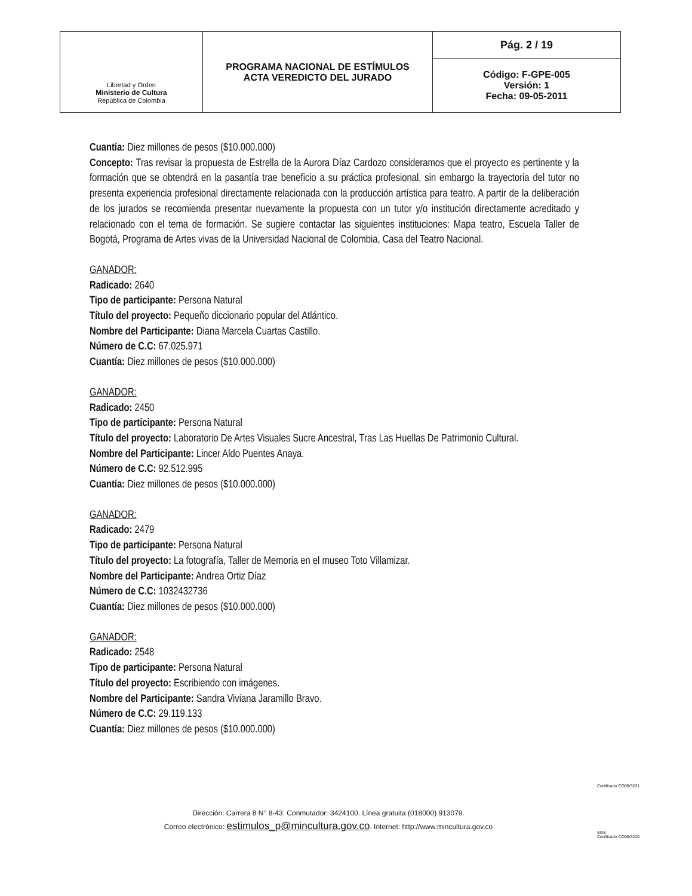| Libertad y Orden Ministerio de Cultura República de Colombia | PROGRAMA NACIONAL DE ESTÍMULOS ACTA VEREDICTO DEL JURADO | Pág. 2 / 19 |
| | | Código: F-GPE-005 Versión: 1 Fecha: 09-05-2011 |
Cuantía: Diez millones de pesos ($10.000.000)
Concepto: Tras revisar la propuesta de Estrella de la Aurora Díaz Cardozo consideramos que el proyecto es pertinente y la formación que se obtendrá en la pasantía trae beneficio a su práctica profesional, sin embargo la trayectoria del tutor no presenta experiencia profesional directamente relacionada con la producción artística para teatro. A partir de la deliberación de los jurados se recomienda presentar nuevamente la propuesta con un tutor y/o institución directamente acreditado y relacionado con el tema de formación. Se sugiere contactar las siguientes instituciones: Mapa teatro, Escuela Taller de Bogotá, Programa de Artes vivas de la Universidad Nacional de Colombia, Casa del Teatro Nacional.
GANADOR:
Radicado: 2640
Tipo de participante: Persona Natural
Título del proyecto: Pequeño diccionario popular del Atlántico.
Nombre del Participante: Diana Marcela Cuartas Castillo.
Número de C.C: 67.025.971
Cuantía: Diez millones de pesos ($10.000.000)
GANADOR:
Radicado: 2450
Tipo de participante: Persona Natural
Título del proyecto: Laboratorio De Artes Visuales Sucre Ancestral, Tras Las Huellas De Patrimonio Cultural.
Nombre del Participante: Lincer Aldo Puentes Anaya.
Número de C.C: 92.512.995
Cuantía: Diez millones de pesos ($10.000.000)
GANADOR:
Radicado: 2479
Tipo de participante: Persona Natural
Título del proyecto: La fotografía, Taller de Memoria en el museo Toto Villamizar.
Nombre del Participante: Andrea Ortiz Díaz
Número de C.C: 1032432736
Cuantía: Diez millones de pesos ($10.000.000)
GANADOR:
Radicado: 2548
Tipo de participante: Persona Natural
Título del proyecto: Escribiendo con imágenes.
Nombre del Participante: Sandra Viviana Jaramillo Bravo.
Número de C.C: 29.119.133
Cuantía: Diez millones de pesos ($10.000.000)
Dirección: Carrera 8 N° 8-43. Conmutador: 3424100. Línea gratuita (018000) 913079.
Correo electrónico: estimulos_p@mincultura.gov.co. Internet: http://www.mincultura.gov.co
Certificado CO09/3221
SGS
Certificado CO09/3220